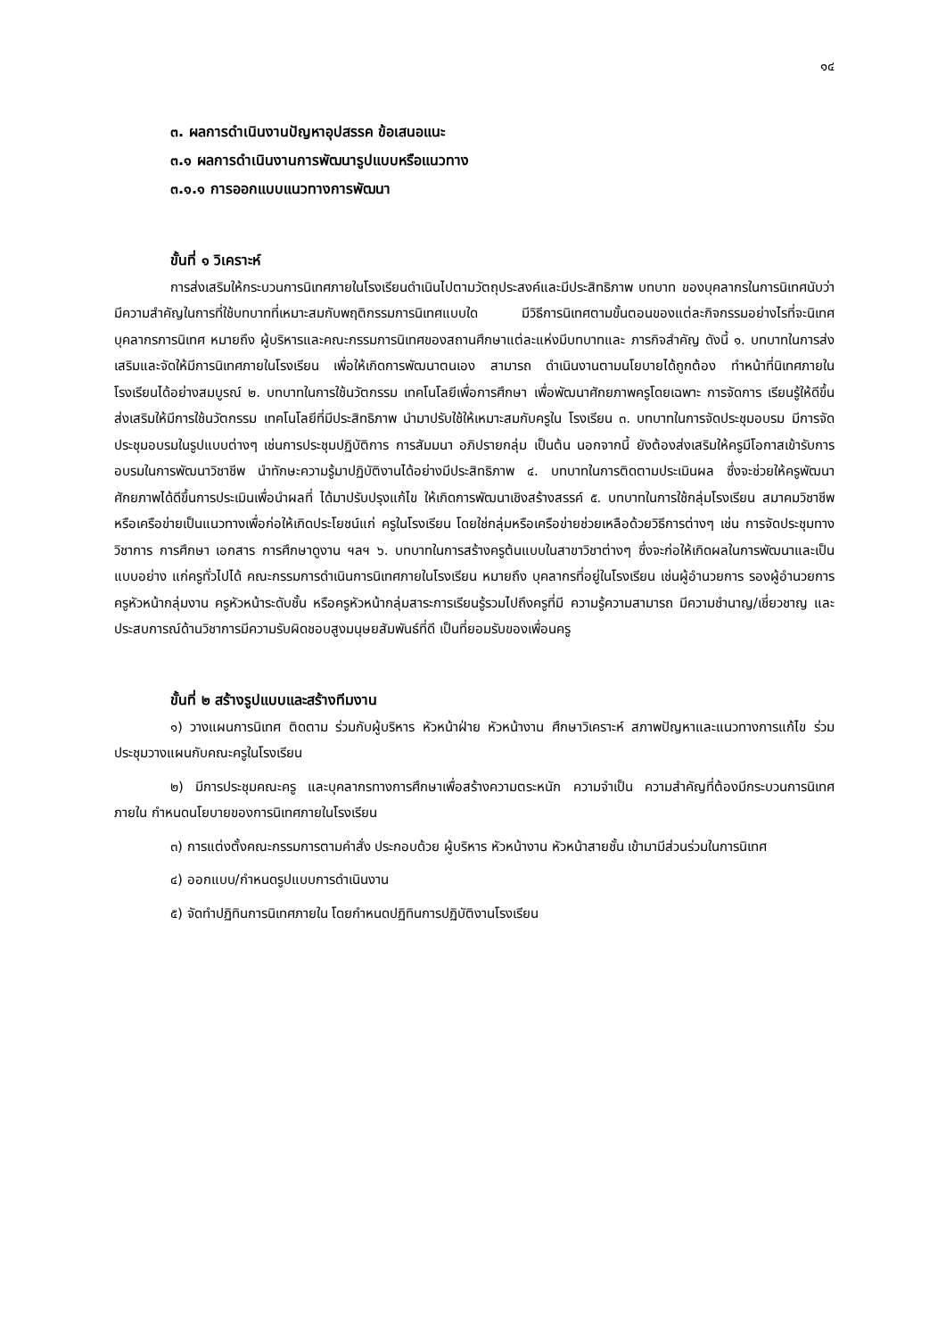๑๔
๓. ผลการดำเนินงานปัญหาอุปสรรค ข้อเสนอแนะ
๓.๑ ผลการดำเนินงานการพัฒนารูปแบบหรือแนวทาง
๓.๑.๑ การออกแบบแนวทางการพัฒนา
ขั้นที่ ๑ วิเคราะห์
การส่งเสริมให้กระบวนการนิเทศภายในโรงเรียนดำเนินไปตามวัตถุประสงค์และมีประสิทธิภาพ บทบาท ของบุคลากรในการนิเทศนับว่ามีความสำคัญในการที่ใช้บทบาทที่เหมาะสมกับพฤติกรรมการนิเทศแบบใด มีวิธีการนิเทศตามขั้นตอนของแต่ละกิจกรรมอย่างไรที่จะนิเทศ บุคลากรการนิเทศ หมายถึง ผู้บริหารและคณะกรรมการนิเทศของสถานศึกษาแต่ละแห่งมีบทบาทและ ภารกิจสำคัญ ดังนี้ ๑. บทบาทในการส่งเสริมและจัดให้มีการนิเทศภายในโรงเรียน เพื่อให้เกิดการพัฒนาตนเอง สามารถ ดำเนินงานตามนโยบายได้ถูกต้อง ทำหน้าที่นิเทศภายในโรงเรียนได้อย่างสมบูรณ์ ๒. บทบาทในการใช้นวัตกรรม เทคโนโลยีเพื่อการศึกษา เพื่อพัฒนาศักยภาพครูโดยเฉพาะ การจัดการ เรียนรู้ให้ดีขึ้น ส่งเสริมให้มีการใช้นวัตกรรม เทคโนโลยีที่มีประสิทธิภาพ นำมาปรับใช้ให้เหมาะสมกับครูใน โรงเรียน ๓. บทบาทในการจัดประชุมอบรม มีการจัดประชุมอบรมในรูปแบบต่างๆ เช่นการประชุมปฏิบัติการ การสัมมนา อภิปรายกลุ่ม เป็นต้น นอกจากนี้ ยังต้องส่งเสริมให้ครูมีโอกาสเข้ารับการอบรมในการพัฒนาวิชาชีพ นำทักษะความรู้มาปฏิบัติงานได้อย่างมีประสิทธิภาพ ๔. บทบาทในการติดตามประเมินผล ซึ่งจะช่วยให้ครูพัฒนาศักยภาพได้ดีขึ้นการประเมินเพื่อนำผลที่ ได้มาปรับปรุงแก้ไข ให้เกิดการพัฒนาเชิงสร้างสรรค์ ๕. บทบาทในการใช้กลุ่มโรงเรียน สมาคมวิชาชีพหรือเครือข่ายเป็นแนวทางเพื่อก่อให้เกิดประโยชน์แก่ ครูในโรงเรียน โดยใช่กลุ่มหรือเครือข่ายช่วยเหลือด้วยวิธีการต่างๆ เช่น การจัดประชุมทางวิชาการ การศึกษา เอกสาร การศึกษาดูงาน ฯลฯ ๖. บทบาทในการสร้างครูต้นแบบในสาขาวิชาต่างๆ ซึ่งจะก่อให้เกิดผลในการพัฒนาและเป็นแบบอย่าง แก่ครูทั่วไปได้ คณะกรรมการดำเนินการนิเทศภายในโรงเรียน หมายถึง บุคลากรที่อยู่ในโรงเรียน เช่นผู้อำนวยการ รองผู้อำนวยการ ครูหัวหน้ากลุ่มงาน ครูหัวหน้าระดับชั้น หรือครูหัวหน้ากลุ่มสาระการเรียนรู้รวมไปถึงครูที่มี ความรู้ความสามารถ มีความชำนาญ/เชี่ยวชาญ และประสบการณ์ด้านวิชาการมีความรับผิดชอบสูงมนุษยสัมพันธ์ที่ดี เป็นที่ยอมรับของเพื่อนครู
ขั้นที่ ๒ สร้างรูปแบบและสร้างทีมงาน
๑) วางแผนการนิเทศ ติดตาม ร่วมกับผู้บริหาร หัวหน้าฝ่าย หัวหน้างาน ศึกษาวิเคราะห์ สภาพปัญหาและแนวทางการแก้ไข ร่วมประชุมวางแผนกับคณะครูในโรงเรียน
๒) มีการประชุมคณะครู และบุคลากรทางการศึกษาเพื่อสร้างความตระหนัก ความจำเป็น ความสำคัญที่ต้องมีกระบวนการนิเทศภายใน กำหนดนโยบายของการนิเทศภายในโรงเรียน
๓) การแต่งตั้งคณะกรรมการตามคำสั่ง ประกอบด้วย ผู้บริหาร หัวหน้างาน หัวหน้าสายชั้น เข้ามามีส่วนร่วมในการนิเทศ
๔) ออกแบบ/กำหนดรูปแบบการดำเนินงาน
๕) จัดทำปฏิทินการนิเทศภายใน โดยกำหนดปฏิทินการปฏิบัติงานโรงเรียน